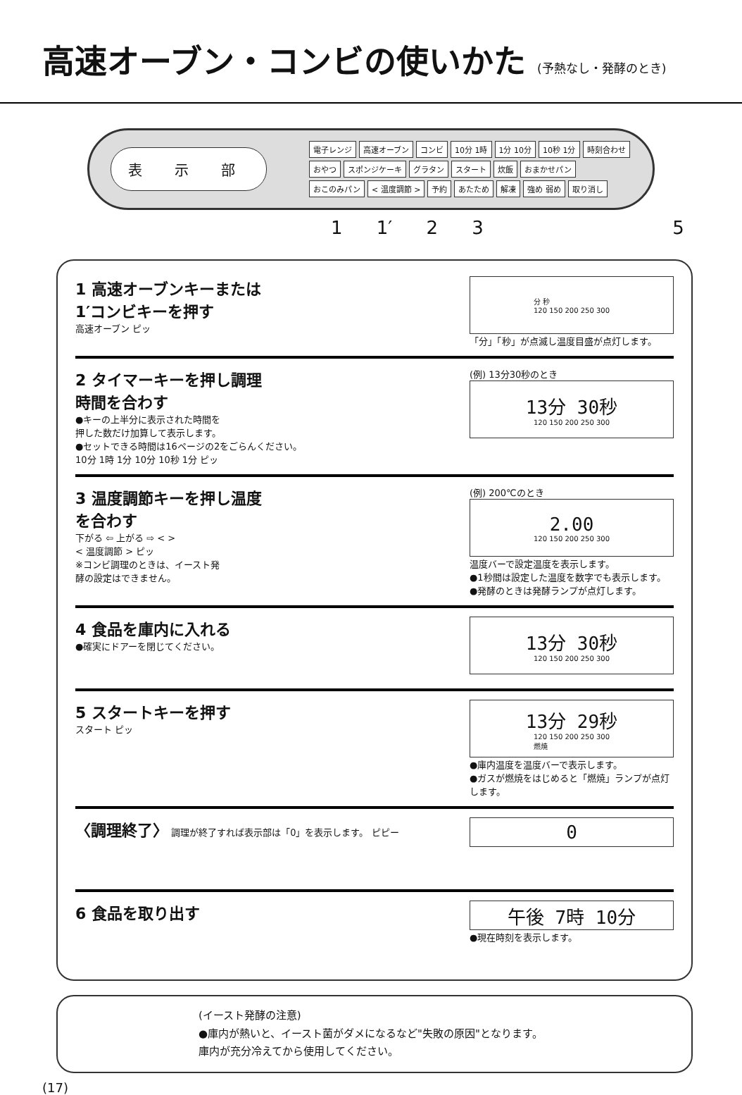高速オーブン・コンビの使いかた (予熱なし・発酵のとき)
表 示 部
電子レンジ 高速オーブン コンビ 10分 1時 1分 10分 10秒 1分 時刻合わせ おやつ スポンジケーキ グラタン スタート 炊飯 おまかせパン おこのみパン < 温度調節 > 予約 あたため 解凍 強め 弱め 取り消し
1 1′ 2 3 5
1 高速オーブンキーまたは
1′コンビキーを押す
高速オーブン ピッ
分 秒
120 150 200 250 300
「分」「秒」が点滅し温度目盛が点灯します。
2 タイマーキーを押し調理
時間を合わす
●キーの上半分に表示された時間を
押した数だけ加算して表示します。
●セットできる時間は16ページの2をごらんください。
10分 1時 1分 10分 10秒 1分 ピッ
(例) 13分30秒のとき
13分 30秒
120 150 200 250 300
3 温度調節キーを押し温度
を合わす
下がる ⇦ 上がる ⇨ < >
< 温度調節 > ピッ
※コンビ調理のときは、イースト発
酵の設定はできません。
(例) 200℃のとき
2.00
120 150 200 250 300
温度バーで設定温度を表示します。
●1秒間は設定した温度を数字でも表示します。
●発酵のときは発酵ランプが点灯します。
4 食品を庫内に入れる
●確実にドアーを閉じてください。
13分 30秒
120 150 200 250 300
5 スタートキーを押す
スタート ピッ
13分 29秒
120 150 200 250 300
燃焼
●庫内温度を温度バーで表示します。
●ガスが燃焼をはじめると「燃焼」ランプが点灯します。
〈調理終了〉 調理が終了すれば表示部は「0」を表示します。 ピピー
0
6 食品を取り出す
午後 7時 10分
●現在時刻を表示します。
(イースト発酵の注意)
●庫内が熱いと、イースト菌がダメになるなど"失敗の原因"となります。
庫内が充分冷えてから使用してください。
(17)